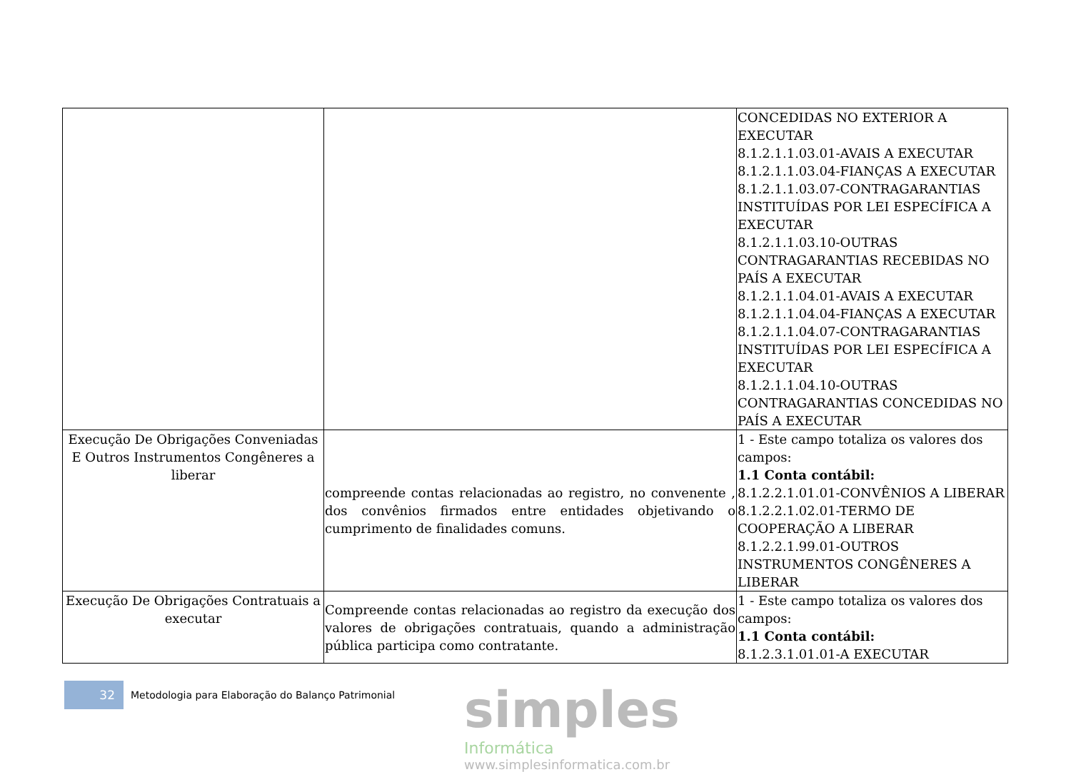| | | CONCEDIDAS NO EXTERIOR A EXECUTAR 8.1.2.1.1.03.01-AVAIS A EXECUTAR 8.1.2.1.1.03.04-FIANÇAS A EXECUTAR 8.1.2.1.1.03.07-CONTRAGARANTIAS INSTITUÍDAS POR LEI ESPECÍFICA A EXECUTAR 8.1.2.1.1.03.10-OUTRAS CONTRAGARANTIAS RECEBIDAS NO PAÍS A EXECUTAR 8.1.2.1.1.04.01-AVAIS A EXECUTAR 8.1.2.1.1.04.04-FIANÇAS A EXECUTAR 8.1.2.1.1.04.07-CONTRAGARANTIAS INSTITUÍDAS POR LEI ESPECÍFICA A EXECUTAR 8.1.2.1.1.04.10-OUTRAS CONTRAGARANTIAS CONCEDIDAS NO PAÍS A EXECUTAR |
| Execução De Obrigações Conveniadas E Outros Instrumentos Congêneres a liberar | compreende contas relacionadas ao registro, no convenente , dos convênios firmados entre entidades objetivando o cumprimento de finalidades comuns. | 1 - Este campo totaliza os valores dos campos: 1.1 Conta contábil: 8.1.2.2.1.01.01-CONVÊNIOS A LIBERAR 8.1.2.2.1.02.01-TERMO DE COOPERAÇÃO A LIBERAR 8.1.2.2.1.99.01-OUTROS INSTRUMENTOS CONGÊNERES A LIBERAR |
| Execução De Obrigações Contratuais a executar | Compreende contas relacionadas ao registro da execução dos valores de obrigações contratuais, quando a administração pública participa como contratante. | 1 - Este campo totaliza os valores dos campos: 1.1 Conta contábil: 8.1.2.3.1.01.01-A EXECUTAR |
32
Metodologia para Elaboração do Balanço Patrimonial
simples
Informática
www.simplesinformatica.com.br